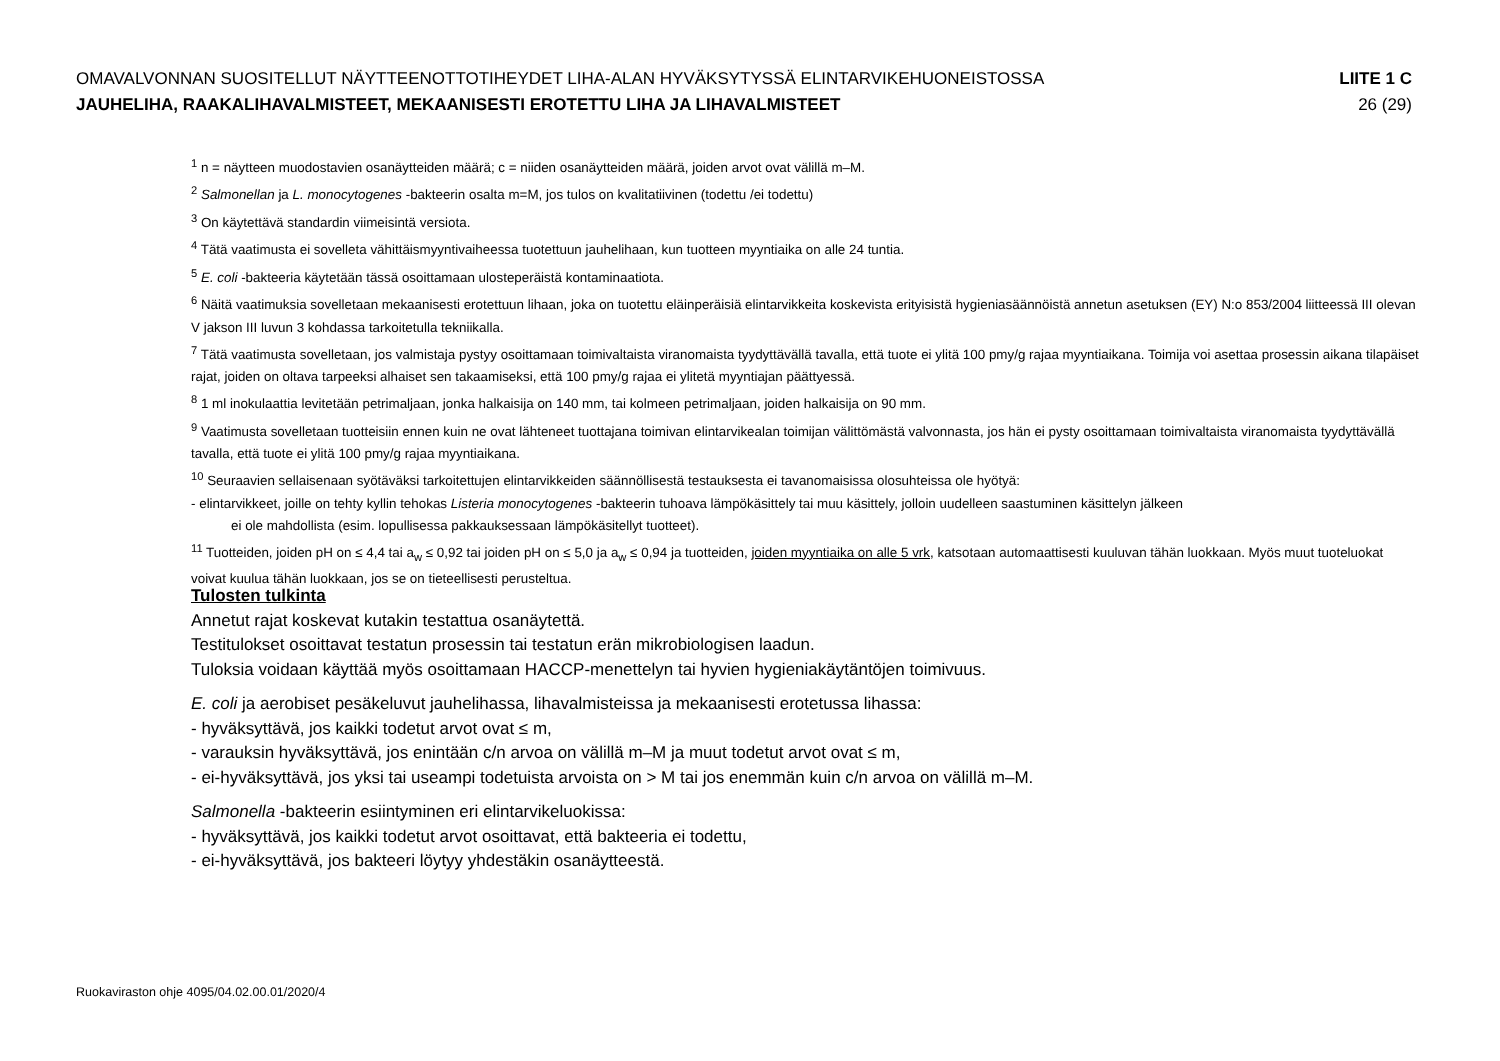OMAVALVONNAN SUOSITELLUT NÄYTTEENOTTOTIHEYDET LIHA-ALAN HYVÄKSYTYSSÄ ELINTARVIKEHUONEISTOSSA LIITE 1 C
JAUHELIHA, RAAKALIHAVALMISTEET, MEKAANISESTI EROTETTU LIHA JA LIHAVALMISTEET 26 (29)
<sup>1</sup> n = näytteen muodostavien osanäytteiden määrä; c = niiden osanäytteiden määrä, joiden arvot ovat välillä m–M.
<sup>2</sup> Salmonellan ja L. monocytogenes -bakteerin osalta m=M, jos tulos on kvalitatiivinen (todettu /ei todettu)
<sup>3</sup> On käytettävä standardin viimeisintä versiota.
<sup>4</sup> Tätä vaatimusta ei sovelleta vähittäismyyntivaiheessa tuotettuun jauhelihaan, kun tuotteen myyntiaika on alle 24 tuntia.
<sup>5</sup> E. coli -bakteeria käytetään tässä osoittamaan ulosteperäistä kontaminaatiota.
<sup>6</sup> Näitä vaatimuksia sovelletaan mekaanisesti erotettuun lihaan, joka on tuotettu eläinperäisiä elintarvikkeita koskevista erityisistä hygieniasäännöistä annetun asetuksen (EY) N:o 853/2004 liitteessä III olevan V jakson III luvun 3 kohdassa tarkoitetulla tekniikalla.
<sup>7</sup> Tätä vaatimusta sovelletaan, jos valmistaja pystyy osoittamaan toimivaltaista viranomaista tyydyttävällä tavalla, että tuote ei ylitä 100 pmy/g rajaa myyntiaikana. Toimija voi asettaa prosessin aikana tilapäiset rajat, joiden on oltava tarpeeksi alhaiset sen takaamiseksi, että 100 pmy/g rajaa ei ylitetä myyntiajan päättyessä.
<sup>8</sup> 1 ml inokulaattia levitetään petrimaljaan, jonka halkaisija on 140 mm, tai kolmeen petrimaljaan, joiden halkaisija on 90 mm.
<sup>9</sup> Vaatimusta sovelletaan tuotteisiin ennen kuin ne ovat lähteneet tuottajana toimivan elintarvikealan toimijan välittömästä valvonnasta, jos hän ei pysty osoittamaan toimivaltaista viranomaista tyydyttävällä tavalla, että tuote ei ylitä 100 pmy/g rajaa myyntiaikana.
<sup>10</sup> Seuraavien sellaisenaan syötäväksi tarkoitettujen elintarvikkeiden säännöllisestä testauksesta ei tavanomaisissa olosuhteissa ole hyötyä:
- elintarvikkeet, joille on tehty kyllin tehokas Listeria monocytogenes -bakteerin tuhoava lämpökäsittely tai muu käsittely, jolloin uudelleen saastuminen käsittelyn jälkeen
ei ole mahdollista (esim. lopullisessa pakkauksessaan lämpökäsitellyt tuotteet).
<sup>11</sup> Tuotteiden, joiden pH on ≤ 4,4 tai a<sub>w</sub> ≤ 0,92 tai joiden pH on ≤ 5,0 ja a<sub>w</sub> ≤ 0,94 ja tuotteiden, joiden myyntiaika on alle 5 vrk, katsotaan automaattisesti kuuluvan tähän luokkaan. Myös muut tuoteluokat voivat kuulua tähän luokkaan, jos se on tieteellisesti perusteltua.
Tulosten tulkinta
Annetut rajat koskevat kutakin testattua osanäytettä.
Testitulokset osoittavat testatun prosessin tai testatun erän mikrobiologisen laadun.
Tuloksia voidaan käyttää myös osoittamaan HACCP-menettelyn tai hyvien hygieniakäytäntöjen toimivuus.
E. coli ja aerobiset pesäkeluvut jauhelihassa, lihavalmisteissa ja mekaanisesti erotetussa lihassa:
- hyväksyttävä, jos kaikki todetut arvot ovat ≤ m,
- varauksin hyväksyttävä, jos enintään c/n arvoa on välillä m–M ja muut todetut arvot ovat ≤ m,
- ei-hyväksyttävä, jos yksi tai useampi todetuista arvoista on > M tai jos enemmän kuin c/n arvoa on välillä m–M.
Salmonella -bakteerin esiintyminen eri elintarvikeluokissa:
- hyväksyttävä, jos kaikki todetut arvot osoittavat, että bakteeria ei todettu,
- ei-hyväksyttävä, jos bakteeri löytyy yhdestäkin osanäytteestä.
Ruokaviraston ohje 4095/04.02.00.01/2020/4